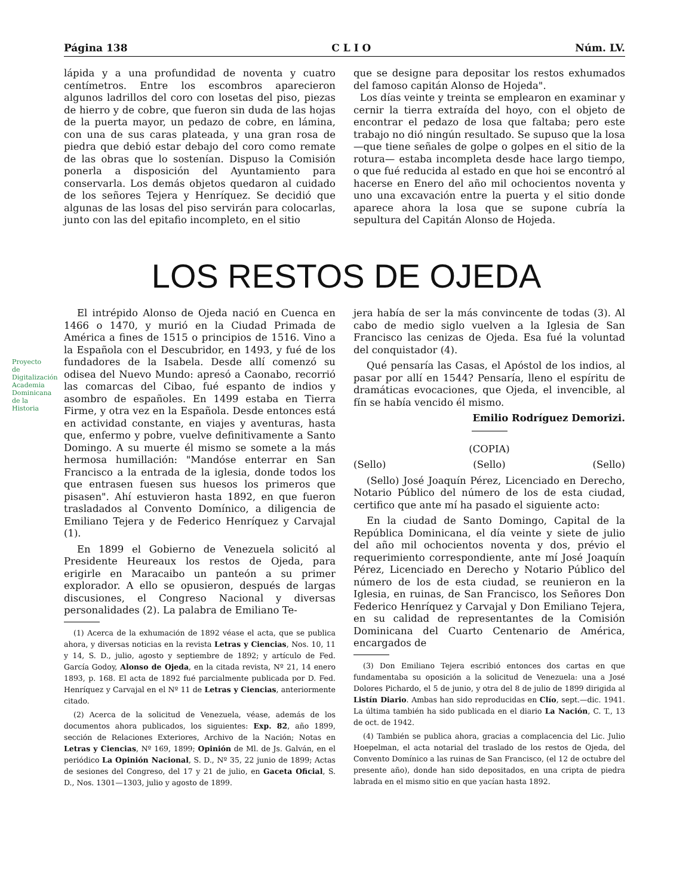Página 138 C L I O Núm. LV.
lápida y a una profundidad de noventa y cuatro centímetros. Entre los escombros aparecieron algunos ladrillos del coro con losetas del piso, piezas de hierro y de cobre, que fueron sin duda de las hojas de la puerta mayor, un pedazo de cobre, en lámina, con una de sus caras plateada, y una gran rosa de piedra que debió estar debajo del coro como remate de las obras que lo sostenían. Dispuso la Comisión ponerla a disposición del Ayuntamiento para conservarla. Los demás objetos quedaron al cuidado de los señores Tejera y Henríquez. Se decidió que algunas de las losas del piso servirán para colocarlas, junto con las del epitafio incompleto, en el sitio
que se designe para depositar los restos exhumados del famoso capitán Alonso de Hojeda".
Los días veinte y treinta se emplearon en examinar y cernir la tierra extraída del hoyo, con el objeto de encontrar el pedazo de losa que faltaba; pero este trabajo no dió ningún resultado. Se supuso que la losa —que tiene señales de golpe o golpes en el sitio de la rotura— estaba incompleta desde hace largo tiempo, o que fué reducida al estado en que hoi se encontró al hacerse en Enero del año mil ochocientos noventa y uno una excavación entre la puerta y el sitio donde aparece ahora la losa que se supone cubría la sepultura del Capitán Alonso de Hojeda.
LOS RESTOS DE OJEDA
Proyecto de Digitalización Academia Dominicana de la Historia
El intrépido Alonso de Ojeda nació en Cuenca en 1466 o 1470, y murió en la Ciudad Primada de América a fines de 1515 o principios de 1516. Vino a la Española con el Descubridor, en 1493, y fué de los fundadores de la Isabela. Desde allí comenzó su odisea del Nuevo Mundo: apresó a Caonabo, recorrió las comarcas del Cibao, fué espanto de indios y asombro de españoles. En 1499 estaba en Tierra Firme, y otra vez en la Española. Desde entonces está en actividad constante, en viajes y aventuras, hasta que, enfermo y pobre, vuelve definitivamente a Santo Domingo. A su muerte él mismo se somete a la más hermosa humillación: "Mandóse enterrar en San Francisco a la entrada de la iglesia, donde todos los que entrasen fuesen sus huesos los primeros que pisasen". Ahí estuvieron hasta 1892, en que fueron trasladados al Convento Domínico, a diligencia de Emiliano Tejera y de Federico Henríquez y Carvajal (1).
En 1899 el Gobierno de Venezuela solicitó al Presidente Heureaux los restos de Ojeda, para erigirle en Maracaibo un panteón a su primer explorador. A ello se opusieron, después de largas discusiones, el Congreso Nacional y diversas personalidades (2). La palabra de Emiliano Te-
(1) Acerca de la exhumación de 1892 véase el acta, que se publica ahora, y diversas noticias en la revista Letras y Ciencias, Nos. 10, 11 y 14, S. D., julio, agosto y septiembre de 1892; y artículo de Fed. García Godoy, Alonso de Ojeda, en la citada revista, Nº 21, 14 enero 1893, p. 168. El acta de 1892 fué parcialmente publicada por D. Fed. Henríquez y Carvajal en el Nº 11 de Letras y Ciencias, anteriormente citado.
(2) Acerca de la solicitud de Venezuela, véase, además de los documentos ahora publicados, los siguientes: Exp. 82, año 1899, sección de Relaciones Exteriores, Archivo de la Nación; Notas en Letras y Ciencias, Nº 169, 1899; Opinión de Ml. de Js. Galván, en el periódico La Opinión Nacional, S. D., Nº 35, 22 junio de 1899; Actas de sesiones del Congreso, del 17 y 21 de julio, en Gaceta Oficial, S. D., Nos. 1301—1303, julio y agosto de 1899.
jera había de ser la más convincente de todas (3). Al cabo de medio siglo vuelven a la Iglesia de San Francisco las cenizas de Ojeda. Esa fué la voluntad del conquistador (4).
Qué pensaría las Casas, el Apóstol de los indios, al pasar por allí en 1544? Pensaría, lleno el espíritu de dramáticas evocaciones, que Ojeda, el invencible, al fín se había vencido él mismo.
Emilio Rodríguez Demorizi.
(COPIA)
(Sello) (Sello) (Sello)
(Sello) José Joaquín Pérez, Licenciado en Derecho, Notario Público del número de los de esta ciudad, certifico que ante mí ha pasado el siguiente acto:
En la ciudad de Santo Domingo, Capital de la República Dominicana, el día veinte y siete de julio del año mil ochocientos noventa y dos, prévio el requerimiento correspondiente, ante mí José Joaquín Pérez, Licenciado en Derecho y Notario Público del número de los de esta ciudad, se reunieron en la Iglesia, en ruinas, de San Francisco, los Señores Don Federico Henríquez y Carvajal y Don Emiliano Tejera, en su calidad de representantes de la Comisión Dominicana del Cuarto Centenario de América, encargados de
(3) Don Emiliano Tejera escribió entonces dos cartas en que fundamentaba su oposición a la solicitud de Venezuela: una a José Dolores Pichardo, el 5 de junio, y otra del 8 de julio de 1899 dirigida al Listín Diario. Ambas han sido reproducidas en Clío, sept.—dic. 1941. La última también ha sido publicada en el diario La Nación, C. T., 13 de oct. de 1942.
(4) También se publica ahora, gracias a complacencia del Lic. Julio Hoepelman, el acta notarial del traslado de los restos de Ojeda, del Convento Domínico a las ruinas de San Francisco, (el 12 de octubre del presente año), donde han sido depositados, en una cripta de piedra labrada en el mismo sitio en que yacían hasta 1892.